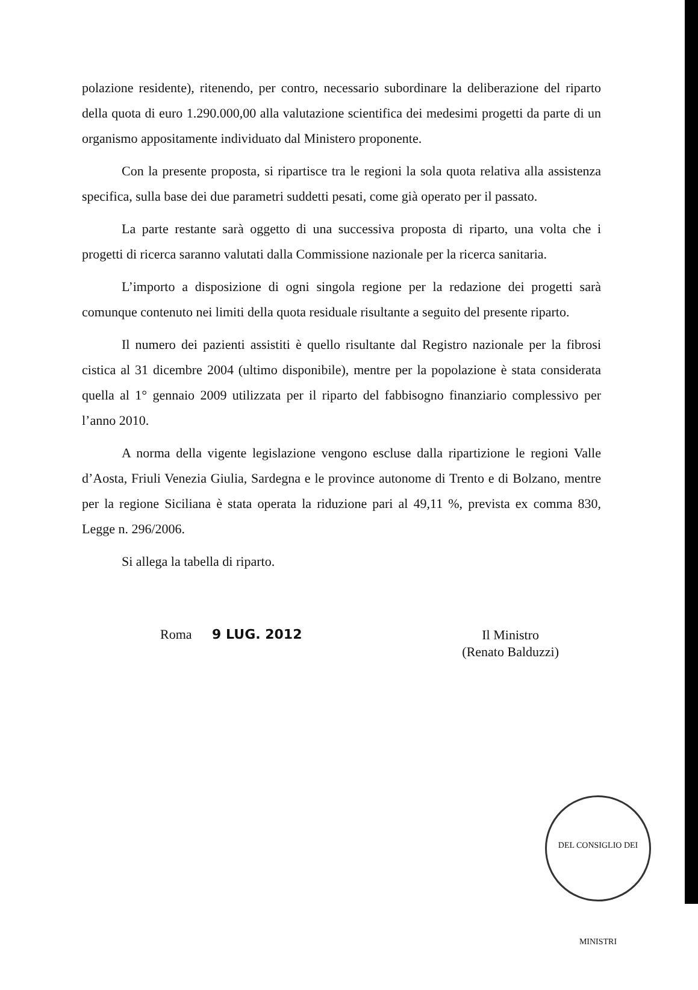polazione residente), ritenendo, per contro, necessario subordinare la deliberazione del riparto della quota di euro 1.290.000,00 alla valutazione scientifica dei medesimi progetti da parte di un organismo appositamente individuato dal Ministero proponente.
Con la presente proposta, si ripartisce tra le regioni la sola quota relativa alla assistenza specifica, sulla base dei due parametri suddetti pesati, come già operato per il passato.
La parte restante sarà oggetto di una successiva proposta di riparto, una volta che i progetti di ricerca saranno valutati dalla Commissione nazionale per la ricerca sanitaria.
L’importo a disposizione di ogni singola regione per la redazione dei progetti sarà comunque contenuto nei limiti della quota residuale risultante a seguito del presente riparto.
Il numero dei pazienti assistiti è quello risultante dal Registro nazionale per la fibrosi cistica al 31 dicembre 2004 (ultimo disponibile), mentre per la popolazione è stata considerata quella al 1° gennaio 2009 utilizzata per il riparto del fabbisogno finanziario complessivo per l’anno 2010.
A norma della vigente legislazione vengono escluse dalla ripartizione le regioni Valle d’Aosta, Friuli Venezia Giulia, Sardegna e le province autonome di Trento e di Bolzano, mentre per la regione Siciliana è stata operata la riduzione pari al 49,11 %, prevista ex comma 830, Legge n. 296/2006.
Si allega la tabella di riparto.
Roma 9 LUG. 2012
Il Ministro
(Renato Balduzzi)
DEL CONSIGLIO DEI MINISTRI